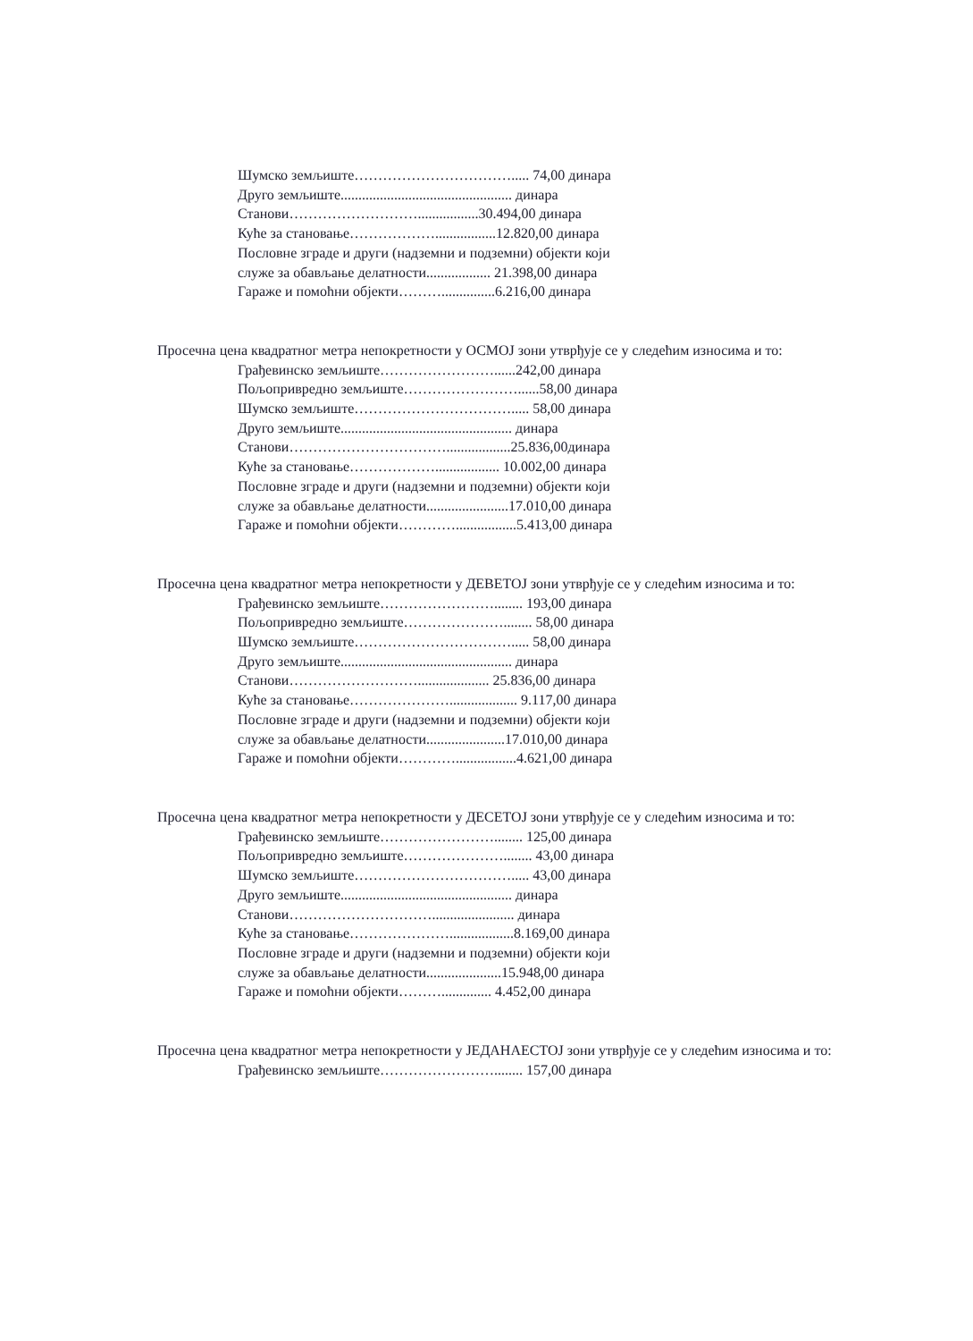Шумско земљиште……………………………..... 74,00 динара
Друго земљиште................................................ динара
Станови……………………….................30.494,00 динара
Куће за становање……………….................12.820,00 динара
Пословне зграде и други (надземни и подземни) објекти који
служе за обављање делатности.................. 21.398,00 динара
Гараже и помоћни објекти………...............6.216,00 динара
Просечна цена квадратног метра непокретности у ОСМОЈ зони утврђује се у следећим износима и то:
Грађевинско земљиште……………………......242,00 динара
Пољопривредно земљиште……………………......58,00 динара
Шумско земљиште……………………………..... 58,00 динара
Друго земљиште................................................ динара
Станови……………………………..................25.836,00динара
Куће за становање……………….................. 10.002,00 динара
Пословне зграде и други (надземни и подземни) објекти који
служе за обављање делатности.......................17.010,00 динара
Гараже и помоћни објекти………….................5.413,00 динара
Просечна цена квадратног метра непокретности у ДЕВЕТОЈ зони утврђује се у следећим износима и то:
Грађевинско земљиште……………………........ 193,00 динара
Пољопривредно земљиште…………………........ 58,00 динара
Шумско земљиште……………………………..... 58,00 динара
Друго земљиште................................................ динара
Станови……………………….................... 25.836,00 динара
Куће за становање…………………................... 9.117,00 динара
Пословне зграде и други (надземни и подземни) објекти који
служе за обављање делатности......................17.010,00 динара
Гараже и помоћни објекти………….................4.621,00 динара
Просечна цена квадратног метра непокретности у ДЕСЕТОЈ зони утврђује се у следећим износима и то:
Грађевинско земљиште……………………........ 125,00 динара
Пољопривредно земљиште…………………........ 43,00 динара
Шумско земљиште……………………………..... 43,00 динара
Друго земљиште................................................ динара
Станови…………………………....................... динара
Куће за становање…………………..................8.169,00 динара
Пословне зграде и други (надземни и подземни) објекти који
служе за обављање делатности.....................15.948,00 динара
Гараже и помоћни објекти……….............. 4.452,00 динара
Просечна цена квадратног метра непокретности у ЈЕДАНАЕСТОЈ зони утврђује се у следећим износима и то:
Грађевинско земљиште……………………........ 157,00 динара